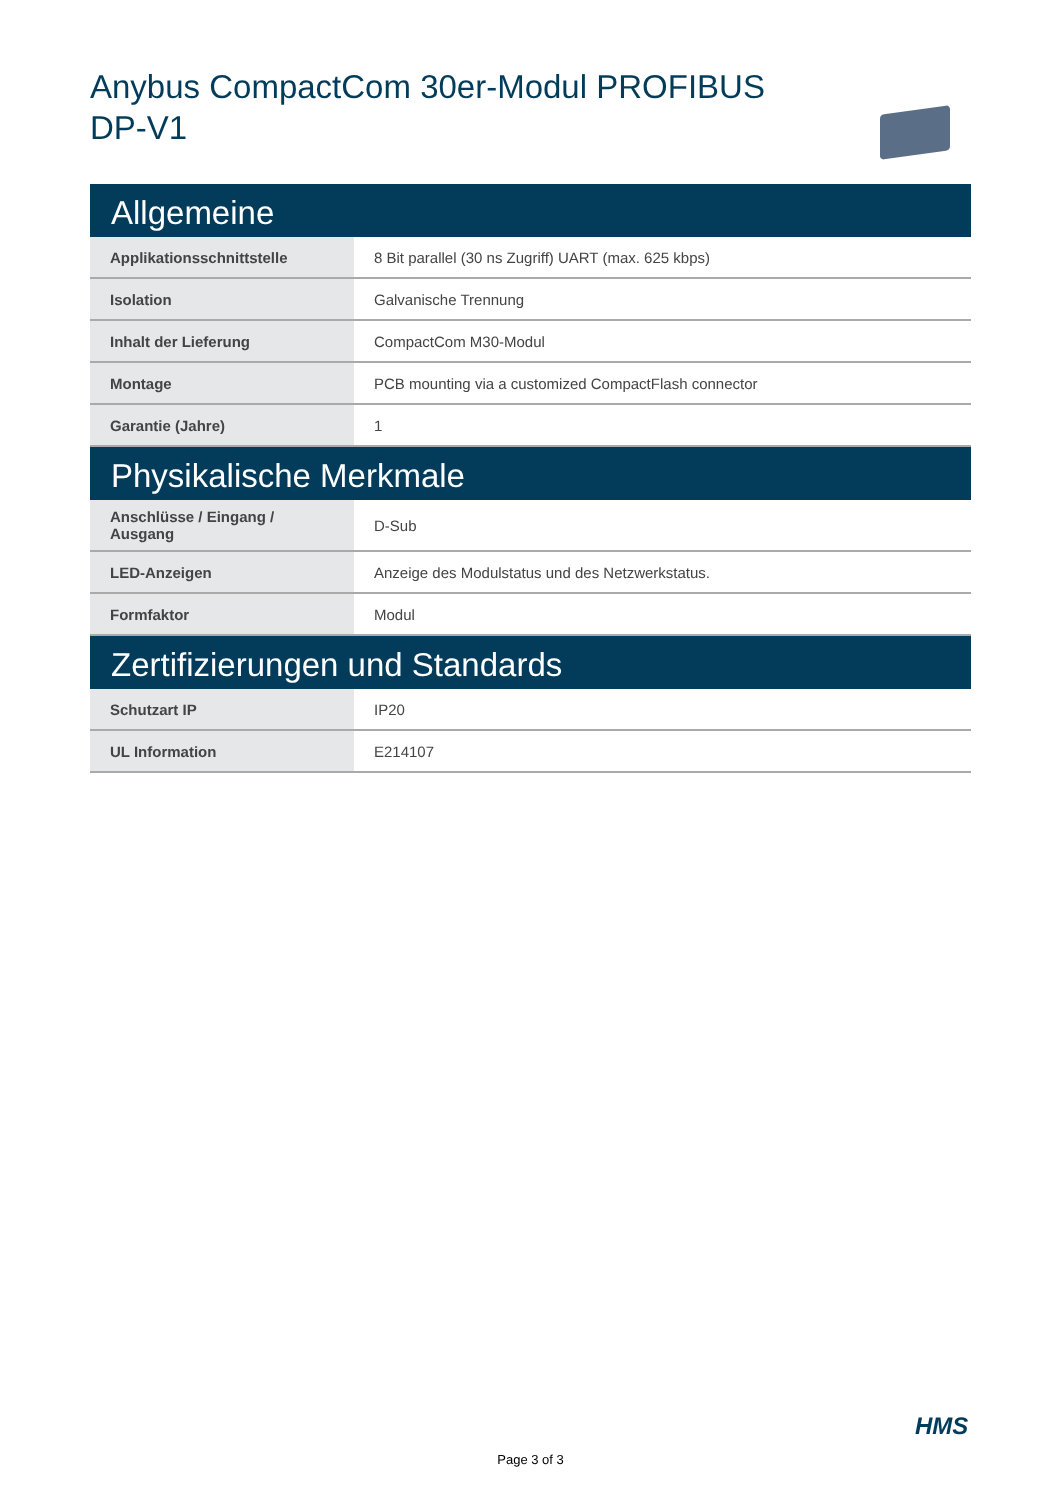Anybus CompactCom 30er-Modul PROFIBUS DP-V1
| Allgemeine | |
| Applikationsschnittstelle | 8 Bit parallel (30 ns Zugriff) UART (max. 625 kbps) |
| Isolation | Galvanische Trennung |
| Inhalt der Lieferung | CompactCom M30-Modul |
| Montage | PCB mounting via a customized CompactFlash connector |
| Garantie (Jahre) | 1 |
| Physikalische Merkmale | |
| Anschlüsse / Eingang / Ausgang | D-Sub |
| LED-Anzeigen | Anzeige des Modulstatus und des Netzwerkstatus. |
| Formfaktor | Modul |
| Zertifizierungen und Standards | |
| Schutzart IP | IP20 |
| UL Information | E214107 |
HMS
Page 3 of 3